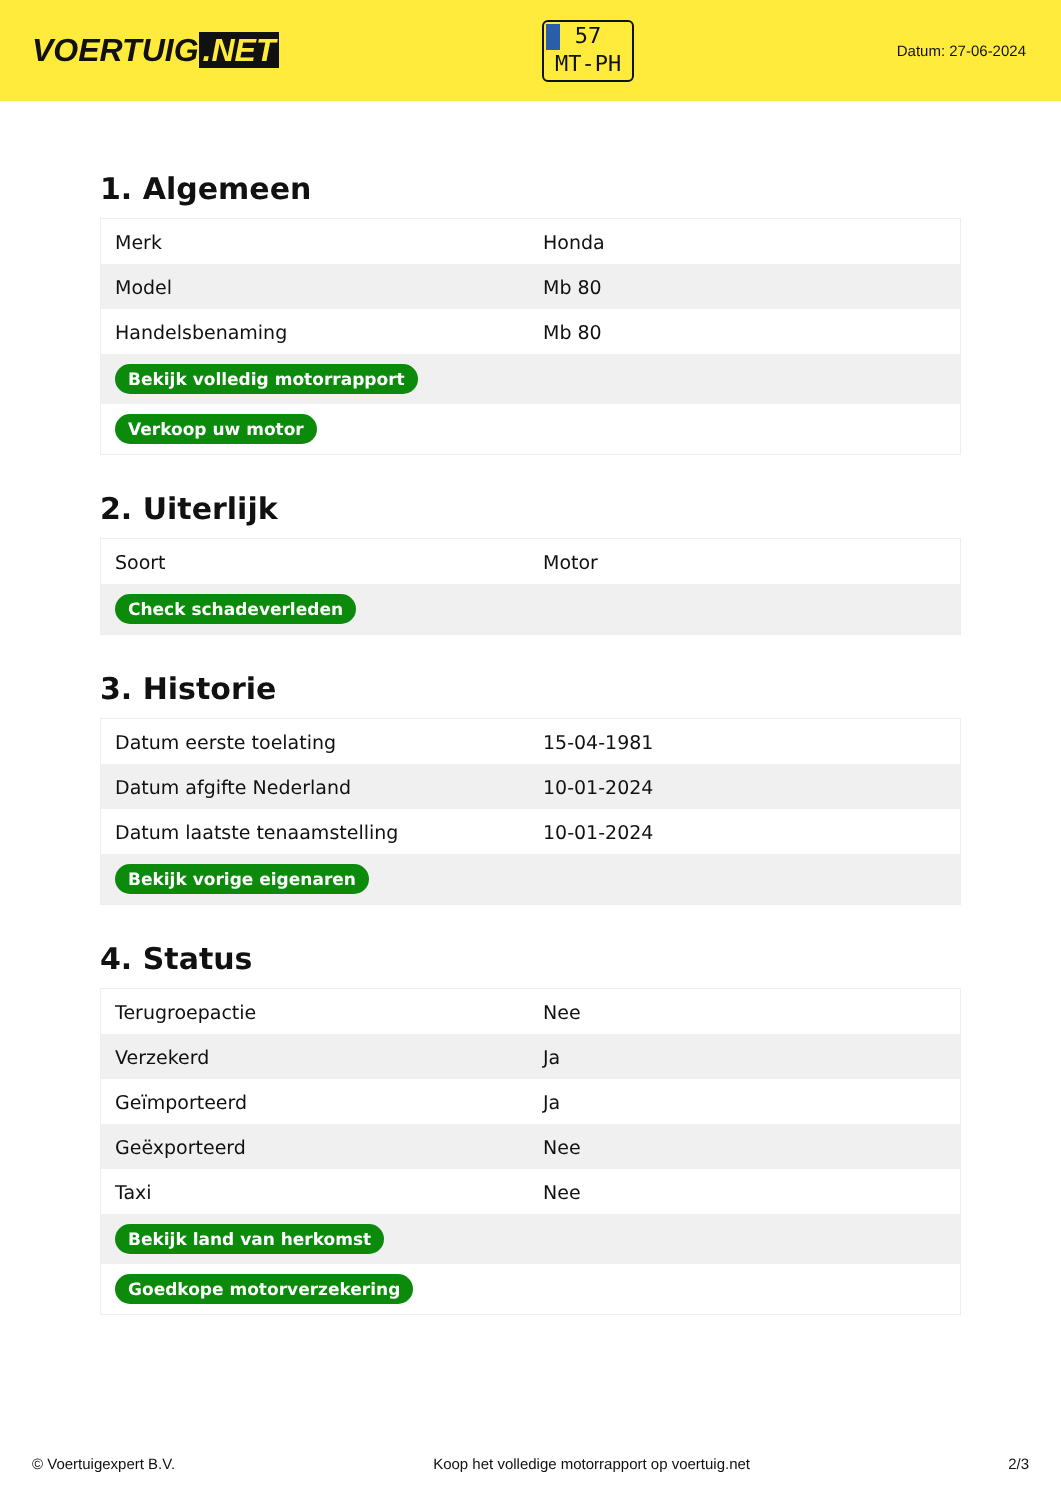VOERTUIG.NET
57
MT-PH
Datum: 27-06-2024
1. Algemeen
| Merk | Honda |
| Model | Mb 80 |
| Handelsbenaming | Mb 80 |
| Bekijk volledig motorrapport | |
| Verkoop uw motor | |
2. Uiterlijk
| Soort | Motor |
| Check schadeverleden | |
3. Historie
| Datum eerste toelating | 15-04-1981 |
| Datum afgifte Nederland | 10-01-2024 |
| Datum laatste tenaamstelling | 10-01-2024 |
| Bekijk vorige eigenaren | |
4. Status
| Terugroepactie | Nee |
| Verzekerd | Ja |
| Geïmporteerd | Ja |
| Geëxporteerd | Nee |
| Taxi | Nee |
| Bekijk land van herkomst | |
| Goedkope motorverzekering | |
© Voertuigexpert B.V. Koop het volledige motorrapport op voertuig.net 2/3